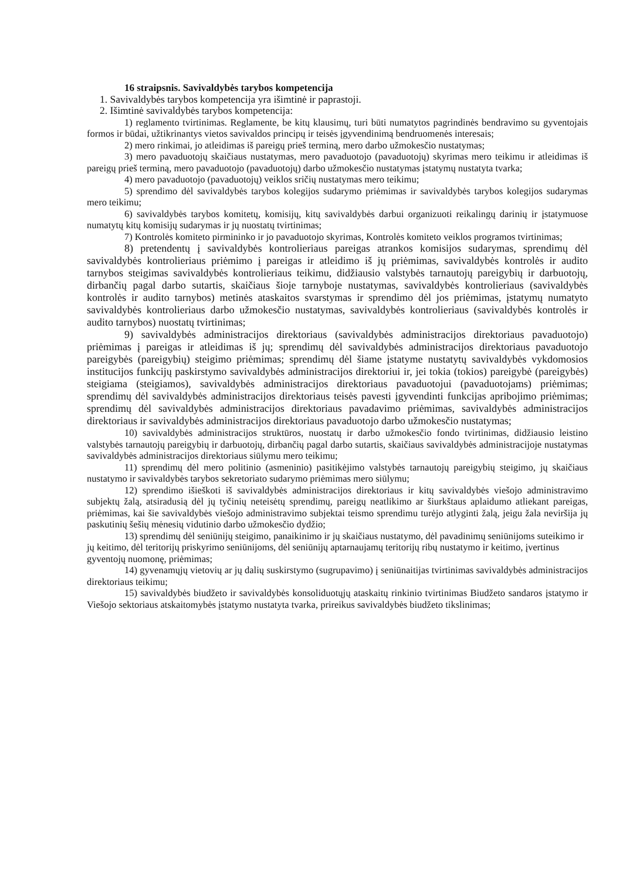16 straipsnis. Savivaldybės tarybos kompetencija
1. Savivaldybės tarybos kompetencija yra išimtinė ir paprastoji.
2. Išimtinė savivaldybės tarybos kompetencija:
1) reglamento tvirtinimas. Reglamente, be kitų klausimų, turi būti numatytos pagrindinės bendravimo su gyventojais formos ir būdai, užtikrinantys vietos savivaldos principų ir teisės įgyvendinimą bendruomenės interesais;
2) mero rinkimai, jo atleidimas iš pareigų prieš terminą, mero darbo užmokesčio nustatymas;
3) mero pavaduotojų skaičiaus nustatymas, mero pavaduotojo (pavaduotojų) skyrimas mero teikimu ir atleidimas iš pareigų prieš terminą, mero pavaduotojo (pavaduotojų) darbo užmokesčio nustatymas įstatymų nustatyta tvarka;
4) mero pavaduotojo (pavaduotojų) veiklos sričių nustatymas mero teikimu;
5) sprendimo dėl savivaldybės tarybos kolegijos sudarymo priėmimas ir savivaldybės tarybos kolegijos sudarymas mero teikimu;
6) savivaldybės tarybos komitetų, komisijų, kitų savivaldybės darbui organizuoti reikalingų darinių ir įstatymuose numatytų kitų komisijų sudarymas ir jų nuostatų tvirtinimas;
7) Kontrolės komiteto pirmininko ir jo pavaduotojo skyrimas, Kontrolės komiteto veiklos programos tvirtinimas;
8) pretendentų į savivaldybės kontrolieriaus pareigas atrankos komisijos sudarymas, sprendimų dėl savivaldybės kontrolieriaus priėmimo į pareigas ir atleidimo iš jų priėmimas, savivaldybės kontrolės ir audito tarnybos steigimas savivaldybės kontrolieriaus teikimu, didžiausio valstybės tarnautojų pareigybių ir darbuotojų, dirbančių pagal darbo sutartis, skaičiaus šioje tarnyboje nustatymas, savivaldybės kontrolieriaus (savivaldybės kontrolės ir audito tarnybos) metinės ataskaitos svarstymas ir sprendimo dėl jos priėmimas, įstatymų numatyto savivaldybės kontrolieriaus darbo užmokesčio nustatymas, savivaldybės kontrolieriaus (savivaldybės kontrolės ir audito tarnybos) nuostatų tvirtinimas;
9) savivaldybės administracijos direktoriaus (savivaldybės administracijos direktoriaus pavaduotojo) priėmimas į pareigas ir atleidimas iš jų; sprendimų dėl savivaldybės administracijos direktoriaus pavaduotojo pareigybės (pareigybių) steigimo priėmimas; sprendimų dėl šiame įstatyme nustatytų savivaldybės vykdomosios institucijos funkcijų paskirstymo savivaldybės administracijos direktoriui ir, jei tokia (tokios) pareigybė (pareigybės) steigiama (steigiamos), savivaldybės administracijos direktoriaus pavaduotojui (pavaduotojams) priėmimas; sprendimų dėl savivaldybės administracijos direktoriaus teisės pavesti įgyvendinti funkcijas apribojimo priėmimas; sprendimų dėl savivaldybės administracijos direktoriaus pavadavimo priėmimas, savivaldybės administracijos direktoriaus ir savivaldybės administracijos direktoriaus pavaduotojo darbo užmokesčio nustatymas;
10) savivaldybės administracijos struktūros, nuostatų ir darbo užmokesčio fondo tvirtinimas, didžiausio leistino valstybės tarnautojų pareigybių ir darbuotojų, dirbančių pagal darbo sutartis, skaičiaus savivaldybės administracijoje nustatymas savivaldybės administracijos direktoriaus siūlymu mero teikimu;
11) sprendimų dėl mero politinio (asmeninio) pasitikėjimo valstybės tarnautojų pareigybių steigimo, jų skaičiaus nustatymo ir savivaldybės tarybos sekretoriato sudarymo priėmimas mero siūlymu;
12) sprendimo išieškoti iš savivaldybės administracijos direktoriaus ir kitų savivaldybės viešojo administravimo subjektų žalą, atsiradusią dėl jų tyčinių neteisėtų sprendimų, pareigų neatlikimo ar šiurkštaus aplaidumo atliekant pareigas, priėmimas, kai šie savivaldybės viešojo administravimo subjektai teismo sprendimu turėjo atlyginti žalą, jeigu žala neviršija jų paskutinių šešių mėnesių vidutinio darbo užmokesčio dydžio;
13) sprendimų dėl seniūnijų steigimo, panaikinimo ir jų skaičiaus nustatymo, dėl pavadinimų seniūnijoms suteikimo ir jų keitimo, dėl teritorijų priskyrimo seniūnijoms, dėl seniūnijų aptarnaujamų teritorijų ribų nustatymo ir keitimo, įvertinus gyventojų nuomonę, priėmimas;
14) gyvenamųjų vietovių ar jų dalių suskirstymo (sugrupavimo) į seniūnaitijas tvirtinimas savivaldybės administracijos direktoriaus teikimu;
15) savivaldybės biudžeto ir savivaldybės konsoliduotųjų ataskaitų rinkinio tvirtinimas Biudžeto sandaros įstatymo ir Viešojo sektoriaus atskaitomybės įstatymo nustatyta tvarka, prireikus savivaldybės biudžeto tikslinimas;